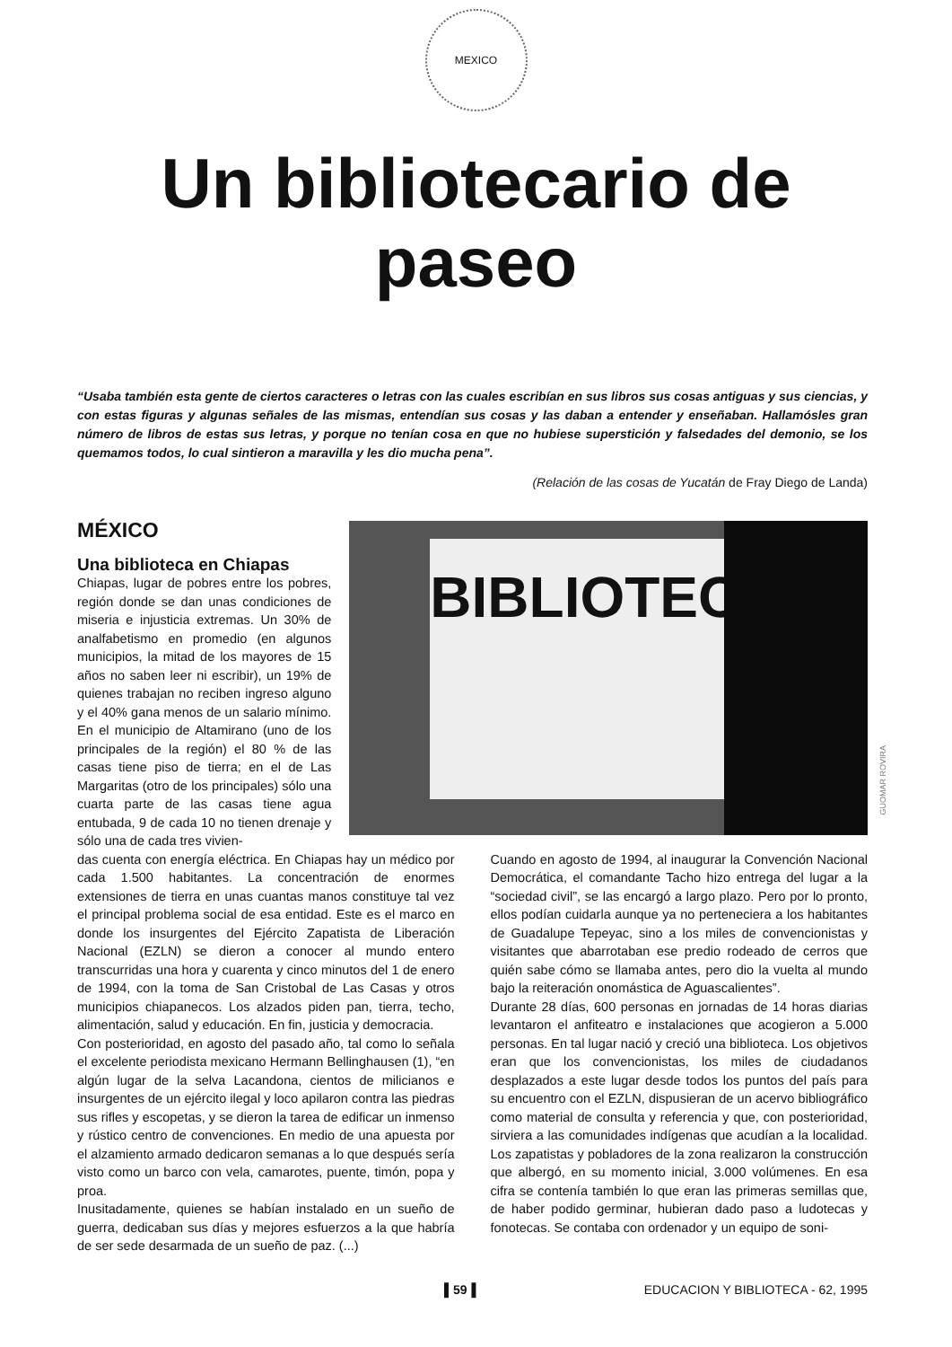MEXICO
Un bibliotecario de
paseo
“Usaba también esta gente de ciertos caracteres o letras con las cuales escribían en sus libros sus cosas antiguas y sus ciencias, y con estas figuras y algunas señales de las mismas, entendían sus cosas y las daban a entender y enseñaban. Hallamósles gran número de libros de estas sus letras, y porque no tenían cosa en que no hubiese superstición y falsedades del demonio, se los quemamos todos, lo cual sintieron a maravilla y les dio mucha pena”.
(Relación de las cosas de Yucatán de Fray Diego de Landa)
MÉXICO
Una biblioteca en Chiapas
Chiapas, lugar de pobres entre los pobres, región donde se dan unas condiciones de miseria e injusticia extremas. Un 30% de analfabetismo en promedio (en algunos municipios, la mitad de los mayores de 15 años no saben leer ni escribir), un 19% de quienes trabajan no reciben ingreso alguno y el 40% gana menos de un salario mínimo. En el municipio de Altamirano (uno de los principales de la región) el 80 % de las casas tiene piso de tierra; en el de Las Margaritas (otro de los principales) sólo una cuarta parte de las casas tiene agua entubada, 9 de cada 10 no tienen drenaje y sólo una de cada tres vivien-
BIBLIOTECA
GUOMAR ROVIRA
das cuenta con energía eléctrica. En Chiapas hay un médico por cada 1.500 habitantes. La concentración de enormes extensiones de tierra en unas cuantas manos constituye tal vez el principal problema social de esa entidad. Este es el marco en donde los insurgentes del Ejército Zapatista de Liberación Nacional (EZLN) se dieron a conocer al mundo entero transcurridas una hora y cuarenta y cinco minutos del 1 de enero de 1994, con la toma de San Cristobal de Las Casas y otros municipios chiapanecos. Los alzados piden pan, tierra, techo, alimentación, salud y educación. En fin, justicia y democracia.
Con posterioridad, en agosto del pasado año, tal como lo señala el excelente periodista mexicano Hermann Bellinghausen (1), “en algún lugar de la selva Lacandona, cientos de milicianos e insurgentes de un ejército ilegal y loco apilaron contra las piedras sus rifles y escopetas, y se dieron la tarea de edificar un inmenso y rústico centro de convenciones. En medio de una apuesta por el alzamiento armado dedicaron semanas a lo que después sería visto como un barco con vela, camarotes, puente, timón, popa y proa.
Inusitadamente, quienes se habían instalado en un sueño de guerra, dedicaban sus días y mejores esfuerzos a la que habría de ser sede desarmada de un sueño de paz. (...)
Cuando en agosto de 1994, al inaugurar la Convención Nacional Democrática, el comandante Tacho hizo entrega del lugar a la “sociedad civil”, se las encargó a largo plazo. Pero por lo pronto, ellos podían cuidarla aunque ya no perteneciera a los habitantes de Guadalupe Tepeyac, sino a los miles de convencionistas y visitantes que abarrotaban ese predio rodeado de cerros que quién sabe cómo se llamaba antes, pero dio la vuelta al mundo bajo la reiteración onomástica de Aguascalientes”.
Durante 28 días, 600 personas en jornadas de 14 horas diarias levantaron el anfiteatro e instalaciones que acogieron a 5.000 personas. En tal lugar nació y creció una biblioteca. Los objetivos eran que los convencionistas, los miles de ciudadanos desplazados a este lugar desde todos los puntos del país para su encuentro con el EZLN, dispusieran de un acervo bibliográfico como material de consulta y referencia y que, con posterioridad, sirviera a las comunidades indígenas que acudían a la localidad. Los zapatistas y pobladores de la zona realizaron la construcción que albergó, en su momento inicial, 3.000 volúmenes. En esa cifra se contenía también lo que eran las primeras semillas que, de haber podido germinar, hubieran dado paso a ludotecas y fonotecas. Se contaba con ordenador y un equipo de soni-
▌59▐ EDUCACION Y BIBLIOTECA - 62, 1995